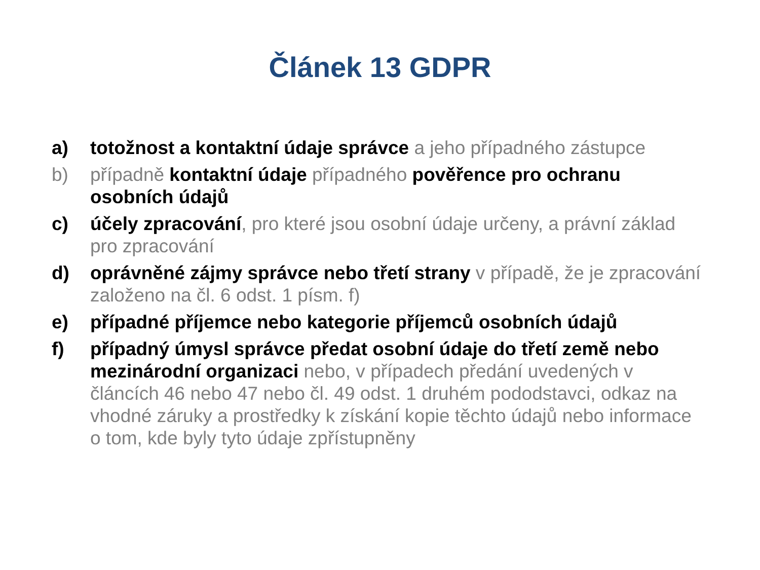Článek 13 GDPR
a) totožnost a kontaktní údaje správce a jeho případného zástupce
b) případně kontaktní údaje případného pověřence pro ochranu osobních údajů
c) účely zpracování, pro které jsou osobní údaje určeny, a právní základ pro zpracování
d) oprávněné zájmy správce nebo třetí strany v případě, že je zpracování založeno na čl. 6 odst. 1 písm. f)
e) případné příjemce nebo kategorie příjemců osobních údajů
f) případný úmysl správce předat osobní údaje do třetí země nebo mezinárodní organizaci nebo, v případech předání uvedených v článcích 46 nebo 47 nebo čl. 49 odst. 1 druhém pododstavci, odkaz na vhodné záruky a prostředky k získání kopie těchto údajů nebo informace o tom, kde byly tyto údaje zpřístupněny